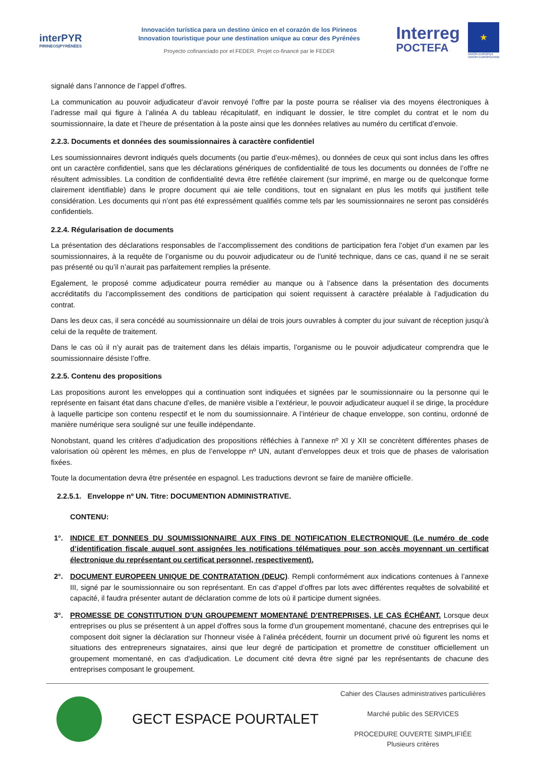interPYR
PIRINEOS|PYRÉNÉES
Innovación turística para un destino único en el corazón de los Pirineos
Innovation touristique pour une destination unique au cœur des Pyrénées
Proyecto cofinanciado por el FEDER. Projet co-financé par le FEDER
Interreg
POCTEFA
★
UNIÓN EUROPEA
UNION EUROPÉENNE
signalé dans l’annonce de l’appel d’offres.
La communication au pouvoir adjudicateur d’avoir renvoyé l’offre par la poste pourra se réaliser via des moyens électroniques à l’adresse mail qui figure à l’alinéa A du tableau récapitulatif, en indiquant le dossier, le titre complet du contrat et le nom du soumissionnaire, la date et l’heure de présentation à la poste ainsi que les données relatives au numéro du certificat d’envoie.
2.2.3. Documents et données des soumissionnaires à caractère confidentiel
Les soumissionnaires devront indiqués quels documents (ou partie d’eux-mêmes), ou données de ceux qui sont inclus dans les offres ont un caractère confidentiel, sans que les déclarations génériques de confidentialité de tous les documents ou données de l’offre ne résultent admissibles. La condition de confidentialité devra être reflétée clairement (sur imprimé, en marge ou de quelconque forme clairement identifiable) dans le propre document qui aie telle conditions, tout en signalant en plus les motifs qui justifient telle considération. Les documents qui n’ont pas été expressément qualifiés comme tels par les soumissionnaires ne seront pas considérés confidentiels.
2.2.4. Régularisation de documents
La présentation des déclarations responsables de l’accomplissement des conditions de participation fera l’objet d’un examen par les soumissionnaires, à la requête de l’organisme ou du pouvoir adjudicateur ou de l’unité technique, dans ce cas, quand il ne se serait pas présenté ou qu’il n’aurait pas parfaitement remplies la présente.
Egalement, le proposé comme adjudicateur pourra remédier au manque ou à l’absence dans la présentation des documents accréditatifs du l’accomplissement des conditions de participation qui soient requissent à caractère préalable à l’adjudication du contrat.
Dans les deux cas, il sera concédé au soumissionnaire un délai de trois jours ouvrables à compter du jour suivant de réception jusqu’à celui de la requête de traitement.
Dans le cas où il n’y aurait pas de traitement dans les délais impartis, l’organisme ou le pouvoir adjudicateur comprendra que le soumissionnaire désiste l’offre.
2.2.5. Contenu des propositions
Las propositions auront les enveloppes qui a continuation sont indiquées et signées par le soumissionnaire ou la personne qui le représente en faisant état dans chacune d’elles, de manière visible a l’extérieur, le pouvoir adjudicateur auquel il se dirige, la procédure à laquelle participe son contenu respectif et le nom du soumissionnaire. A l’intérieur de chaque enveloppe, son continu, ordonné de manière numérique sera souligné sur une feuille indépendante.
Nonobstant, quand les critères d’adjudication des propositions réfléchies à l’annexe nº XI y XII se concrètent différentes phases de valorisation où opèrent les mêmes, en plus de l’enveloppe nº UN, autant d’enveloppes deux et trois que de phases de valorisation fixées.
Toute la documentation devra être présentée en espagnol. Les traductions devront se faire de manière officielle.
2.2.5.1. Enveloppe nº UN. Titre: DOCUMENTION ADMINISTRATIVE.
CONTENU:
1°. INDICE ET DONNEES DU SOUMISSIONNAIRE AUX FINS DE NOTIFICATION ELECTRONIQUE (Le numéro de code d’identification fiscale auquel sont assignées les notifications télématiques pour son accès moyennant un certificat électronique du représentant ou certificat personnel, respectivement).
2°. DOCUMENT EUROPEEN UNIQUE DE CONTRATATION (DEUC). Rempli conformément aux indications contenues à l’annexe III, signé par le soumissionnaire ou son représentant. En cas d’appel d’offres par lots avec différentes requêtes de solvabilité et capacité, il faudra présenter autant de déclaration comme de lots où il participe dument signées.
3°. PROMESSE DE CONSTITUTION D’UN GROUPEMENT MOMENTANÉ D'ENTREPRISES, LE CAS ÉCHÉANT. Lorsque deux entreprises ou plus se présentent à un appel d'offres sous la forme d'un groupement momentané, chacune des entreprises qui le composent doit signer la déclaration sur l’honneur visée à l’alinéa précédent, fournir un document privé où figurent les noms et situations des entrepreneurs signataires, ainsi que leur degré de participation et promettre de constituer officiellement un groupement momentané, en cas d'adjudication. Le document cité devra être signé par les représentants de chacune des entreprises composant le groupement.
GECT ESPACE POURTALET
Cahier des Clauses administratives particulières
Marché public des SERVICES
PROCEDURE OUVERTE SIMPLIFIÉE
Plusieurs critères